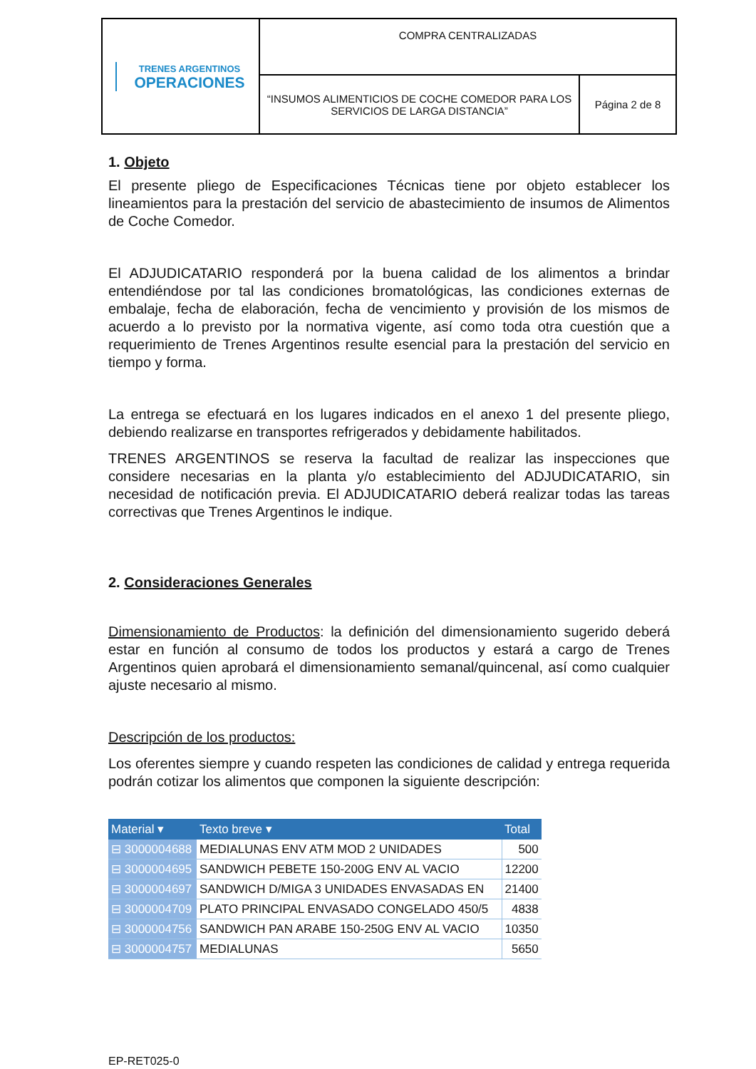| TRENES ARGENTINOS OPERACIONES | COMPRA CENTRALIZADAS | |
| | “INSUMOS ALIMENTICIOS DE COCHE COMEDOR PARA LOS SERVICIOS DE LARGA DISTANCIA” | Página 2 de 8 |
1. Objeto
El presente pliego de Especificaciones Técnicas tiene por objeto establecer los lineamientos para la prestación del servicio de abastecimiento de insumos de Alimentos de Coche Comedor.
El ADJUDICATARIO responderá por la buena calidad de los alimentos a brindar entendiéndose por tal las condiciones bromatológicas, las condiciones externas de embalaje, fecha de elaboración, fecha de vencimiento y provisión de los mismos de acuerdo a lo previsto por la normativa vigente, así como toda otra cuestión que a requerimiento de Trenes Argentinos resulte esencial para la prestación del servicio en tiempo y forma.
La entrega se efectuará en los lugares indicados en el anexo 1 del presente pliego, debiendo realizarse en transportes refrigerados y debidamente habilitados.
TRENES ARGENTINOS se reserva la facultad de realizar las inspecciones que considere necesarias en la planta y/o establecimiento del ADJUDICATARIO, sin necesidad de notificación previa. El ADJUDICATARIO deberá realizar todas las tareas correctivas que Trenes Argentinos le indique.
2. Consideraciones Generales
Dimensionamiento de Productos: la definición del dimensionamiento sugerido deberá estar en función al consumo de todos los productos y estará a cargo de Trenes Argentinos quien aprobará el dimensionamiento semanal/quincenal, así como cualquier ajuste necesario al mismo.
Descripción de los productos:
Los oferentes siempre y cuando respeten las condiciones de calidad y entrega requerida podrán cotizar los alimentos que componen la siguiente descripción:
| Material ▾ | Texto breve ▾ | Total |
| --- | --- | --- |
| ⊟ 3000004688 | MEDIALUNAS ENV ATM MOD 2 UNIDADES | 500 |
| ⊟ 3000004695 | SANDWICH PEBETE 150-200G ENV AL VACIO | 12200 |
| ⊟ 3000004697 | SANDWICH D/MIGA 3 UNIDADES ENVASADAS EN | 21400 |
| ⊟ 3000004709 | PLATO PRINCIPAL ENVASADO CONGELADO 450/5 | 4838 |
| ⊟ 3000004756 | SANDWICH PAN ARABE 150-250G ENV AL VACIO | 10350 |
| ⊟ 3000004757 | MEDIALUNAS | 5650 |
EP-RET025-0